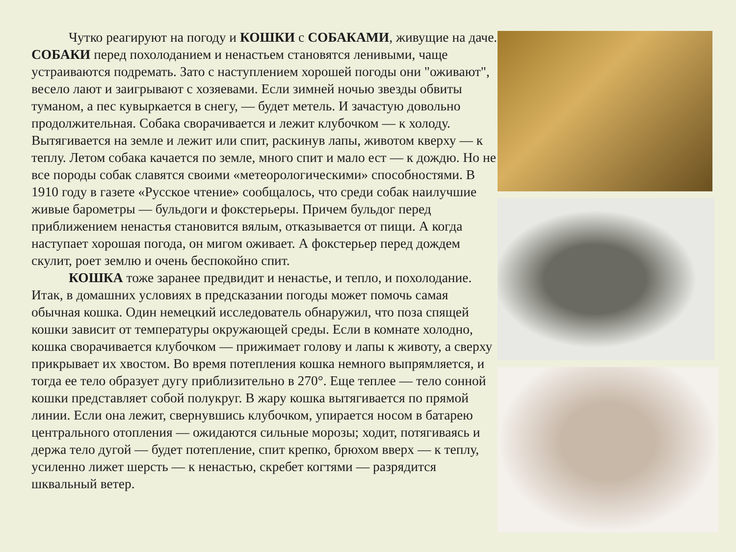Чутко реагируют на погоду и КОШКИ с СОБАКАМИ, живущие на даче. СОБАКИ перед похолоданием и ненастьем становятся ленивыми, чаще устраиваются подремать. Зато с наступлением хорошей погоды они "оживают", весело лают и заигрывают с хозяевами. Если зимней ночью звезды обвиты туманом, а пес кувыркается в снегу, — будет метель. И зачастую довольно продолжительная. Собака сворачивается и лежит клубочком — к холоду. Вытягивается на земле и лежит или спит, раскинув лапы, животом кверху — к теплу. Летом собака качается по земле, много спит и мало ест — к дождю. Но не все породы собак славятся своими «метеорологическими» способностями. В 1910 году в газете «Русское чтение» сообщалось, что среди собак наилучшие живые барометры — бульдоги и фокстерьеры. Причем бульдог перед приближением ненастья становится вялым, отказывается от пищи. А когда наступает хорошая погода, он мигом оживает. А фокстерьер перед дождем скулит, роет землю и очень беспокойно спит.
КОШКА тоже заранее предвидит и ненастье, и тепло, и похолодание. Итак, в домашних условиях в предсказании погоды может помочь самая обычная кошка. Один немецкий исследователь обнаружил, что поза спящей кошки зависит от температуры окружающей среды. Если в комнате холодно, кошка сворачивается клубочком — прижимает голову и лапы к животу, а сверху прикрывает их хвостом. Во время потепления кошка немного выпрямляется, и тогда ее тело образует дугу приблизительно в 270°. Еще теплее — тело сонной кошки представляет собой полукруг. В жару кошка вытягивается по прямой линии. Если она лежит, свернувшись клубочком, упирается носом в батарею центрального отопления — ожидаются сильные морозы; ходит, потягиваясь и держа тело дугой — будет потепление, спит крепко, брюхом вверх — к теплу, усиленно лижет шерсть — к ненастью, скребет когтями — разрядится шквальный ветер.